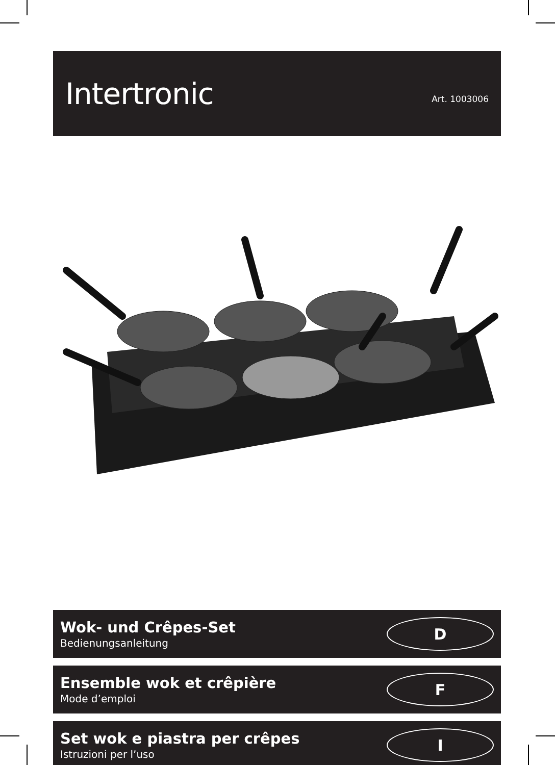Intertronic
Art. 1003006
Wok- und Crêpes-Set
Bedienungsanleitung
D
Ensemble wok et crêpière
Mode d’emploi
F
Set wok e piastra per crêpes
Istruzioni per l’uso
I